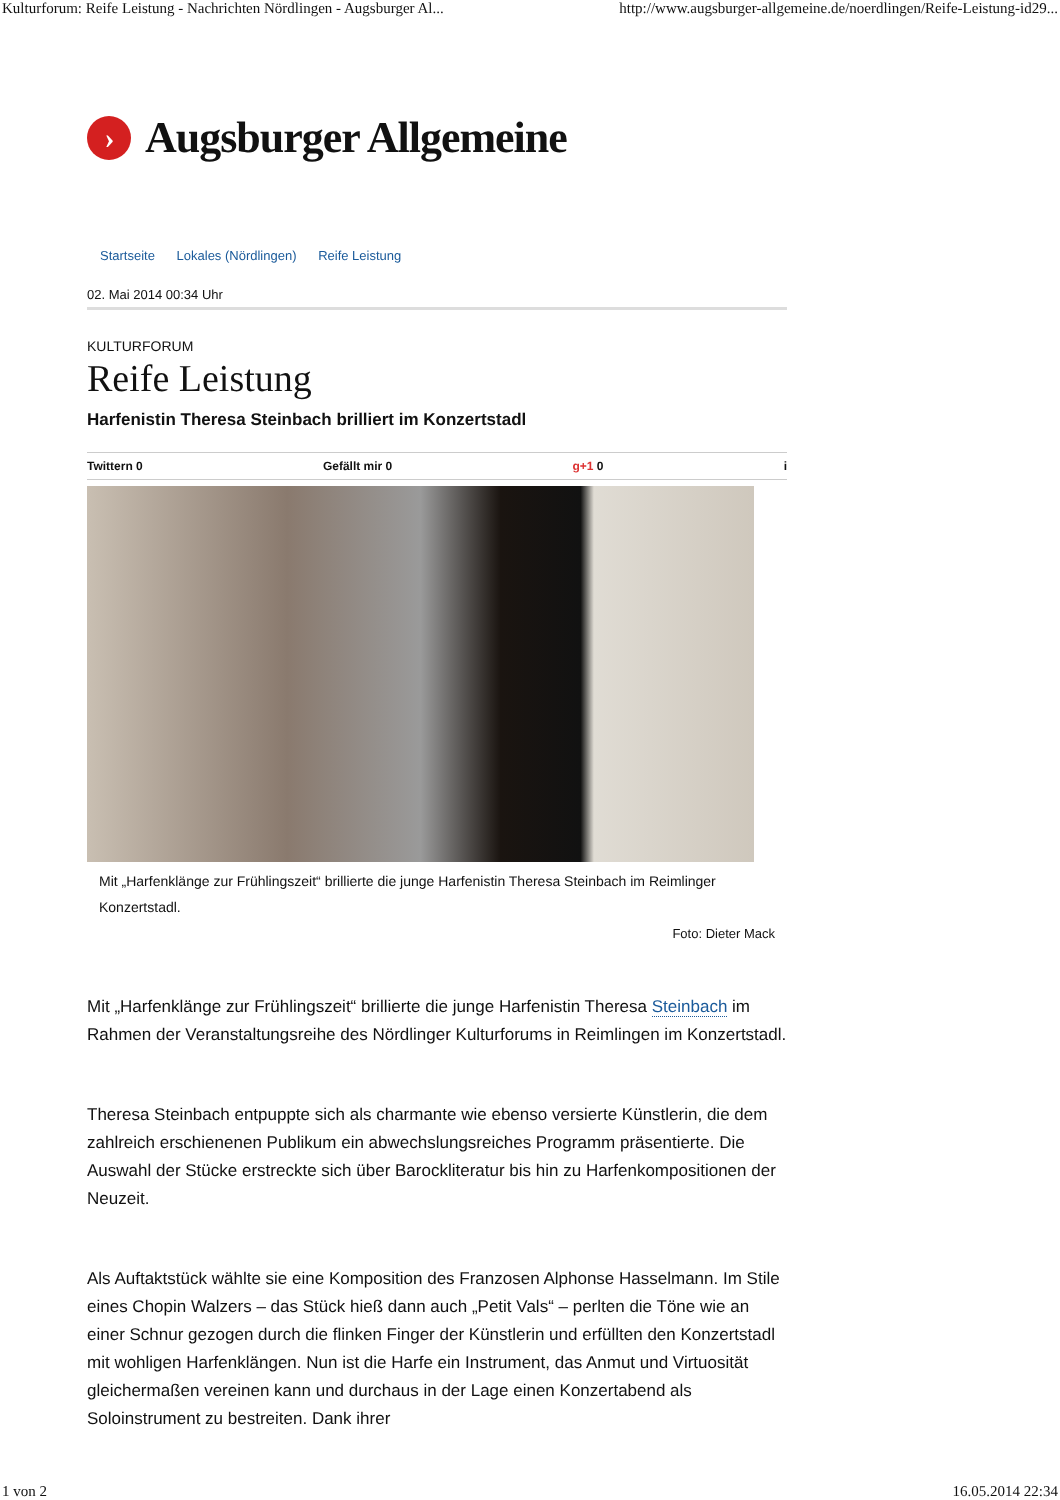Kulturforum: Reife Leistung - Nachrichten Nördlingen - Augsburger Al... http://www.augsburger-allgemeine.de/noerdlingen/Reife-Leistung-id29...
›
Augsburger Allgemeine
Startseite Lokales (Nördlingen) Reife Leistung
02. Mai 2014 00:34 Uhr
KULTURFORUM
Reife Leistung
Harfenistin Theresa Steinbach brilliert im Konzertstadl
Twittern 0 Gefällt mir 0 g+1 0 i
Mit „Harfenklänge zur Frühlingszeit“ brillierte die junge Harfenistin Theresa Steinbach im Reimlinger Konzertstadl.
Foto: Dieter Mack
Mit „Harfenklänge zur Frühlingszeit“ brillierte die junge Harfenistin Theresa Steinbach im Rahmen der Veranstaltungsreihe des Nördlinger Kulturforums in Reimlingen im Konzertstadl.
Theresa Steinbach entpuppte sich als charmante wie ebenso versierte Künstlerin, die dem zahlreich erschienenen Publikum ein abwechslungsreiches Programm präsentierte. Die Auswahl der Stücke erstreckte sich über Barockliteratur bis hin zu Harfenkompositionen der Neuzeit.
Als Auftaktstück wählte sie eine Komposition des Franzosen Alphonse Hasselmann. Im Stile eines Chopin Walzers – das Stück hieß dann auch „Petit Vals“ – perlten die Töne wie an einer Schnur gezogen durch die flinken Finger der Künstlerin und erfüllten den Konzertstadl mit wohligen Harfenklängen. Nun ist die Harfe ein Instrument, das Anmut und Virtuosität gleichermaßen vereinen kann und durchaus in der Lage einen Konzertabend als Soloinstrument zu bestreiten. Dank ihrer
1 von 2 16.05.2014 22:34